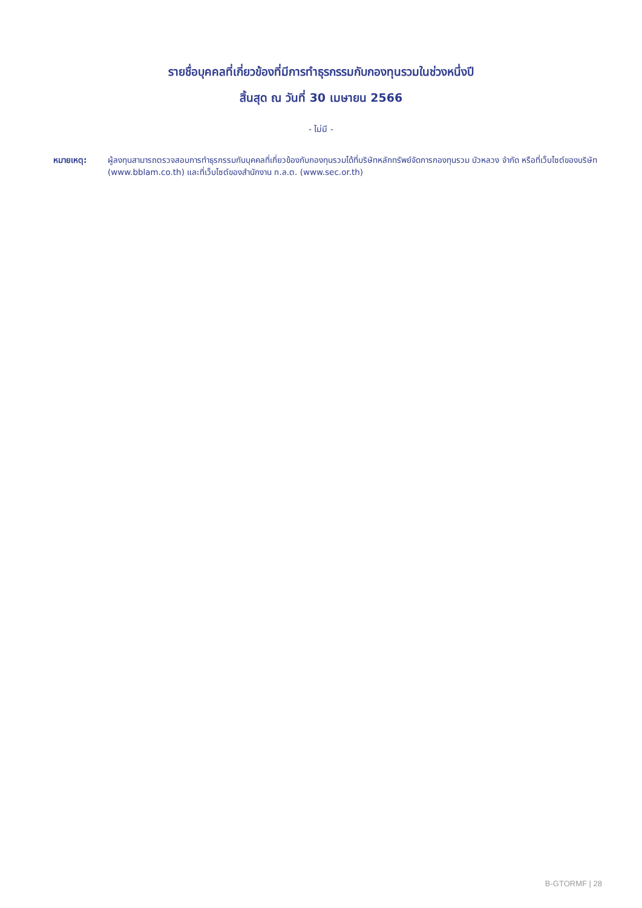รายชื่อบุคคลที่เกี่ยวข้องที่มีการทำธุรกรรมกับกองทุนรวมในช่วงหนึ่งปี
สิ้นสุด ณ วันที่ 30 เมษายน 2566
- ไม่มี -
หมายเหตุ: ผู้ลงทุนสามารถตรวจสอบการทำธุรกรรมกับบุคคลที่เกี่ยวข้องกับกองทุนรวมได้ที่บริษัทหลักทรัพย์จัดการกองทุนรวม บัวหลวง จำกัด หรือที่เว็บไซต์ของบริษัท (www.bblam.co.th) และที่เว็บไซต์ของสำนักงาน ก.ล.ต. (www.sec.or.th)
B-GTORMF | 28